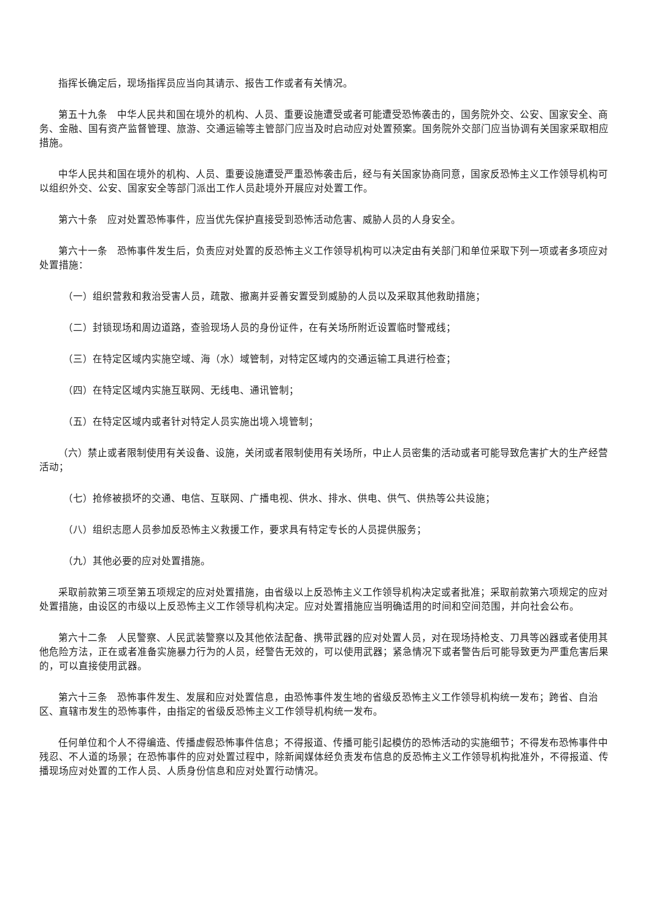指挥长确定后，现场指挥员应当向其请示、报告工作或者有关情况。
第五十九条　中华人民共和国在境外的机构、人员、重要设施遭受或者可能遭受恐怖袭击的，国务院外交、公安、国家安全、商务、金融、国有资产监督管理、旅游、交通运输等主管部门应当及时启动应对处置预案。国务院外交部门应当协调有关国家采取相应措施。
中华人民共和国在境外的机构、人员、重要设施遭受严重恐怖袭击后，经与有关国家协商同意，国家反恐怖主义工作领导机构可以组织外交、公安、国家安全等部门派出工作人员赴境外开展应对处置工作。
第六十条　应对处置恐怖事件，应当优先保护直接受到恐怖活动危害、威胁人员的人身安全。
第六十一条　恐怖事件发生后，负责应对处置的反恐怖主义工作领导机构可以决定由有关部门和单位采取下列一项或者多项应对处置措施：
（一）组织营救和救治受害人员，疏散、撤离并妥善安置受到威胁的人员以及采取其他救助措施；
（二）封锁现场和周边道路，查验现场人员的身份证件，在有关场所附近设置临时警戒线；
（三）在特定区域内实施空域、海（水）域管制，对特定区域内的交通运输工具进行检查；
（四）在特定区域内实施互联网、无线电、通讯管制；
（五）在特定区域内或者针对特定人员实施出境入境管制；
（六）禁止或者限制使用有关设备、设施，关闭或者限制使用有关场所，中止人员密集的活动或者可能导致危害扩大的生产经营活动；
（七）抢修被损坏的交通、电信、互联网、广播电视、供水、排水、供电、供气、供热等公共设施；
（八）组织志愿人员参加反恐怖主义救援工作，要求具有特定专长的人员提供服务；
（九）其他必要的应对处置措施。
采取前款第三项至第五项规定的应对处置措施，由省级以上反恐怖主义工作领导机构决定或者批准；采取前款第六项规定的应对处置措施，由设区的市级以上反恐怖主义工作领导机构决定。应对处置措施应当明确适用的时间和空间范围，并向社会公布。
第六十二条　人民警察、人民武装警察以及其他依法配备、携带武器的应对处置人员，对在现场持枪支、刀具等凶器或者使用其他危险方法，正在或者准备实施暴力行为的人员，经警告无效的，可以使用武器；紧急情况下或者警告后可能导致更为严重危害后果的，可以直接使用武器。
第六十三条　恐怖事件发生、发展和应对处置信息，由恐怖事件发生地的省级反恐怖主义工作领导机构统一发布；跨省、自治区、直辖市发生的恐怖事件，由指定的省级反恐怖主义工作领导机构统一发布。
任何单位和个人不得编造、传播虚假恐怖事件信息；不得报道、传播可能引起模仿的恐怖活动的实施细节；不得发布恐怖事件中残忍、不人道的场景；在恐怖事件的应对处置过程中，除新闻媒体经负责发布信息的反恐怖主义工作领导机构批准外，不得报道、传播现场应对处置的工作人员、人质身份信息和应对处置行动情况。